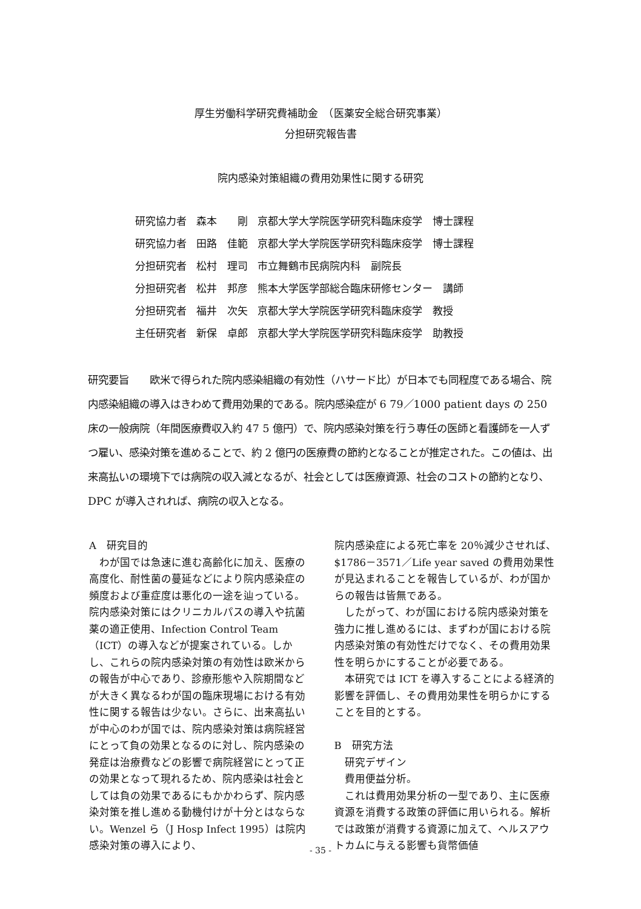厚生労働科学研究費補助金　（医薬安全総合研究事業）
分担研究報告書
院内感染対策組織の費用効果性に関する研究
| 研究協力者 | 森本 剛 | 京都大学大学院医学研究科臨床疫学 博士課程 |
| 研究協力者 | 田路 佳範 | 京都大学大学院医学研究科臨床疫学 博士課程 |
| 分担研究者 | 松村 理司 | 市立舞鶴市民病院内科 副院長 |
| 分担研究者 | 松井 邦彦 | 熊本大学医学部総合臨床研修センター 講師 |
| 分担研究者 | 福井 次矢 | 京都大学大学院医学研究科臨床疫学 教授 |
| 主任研究者 | 新保 卓郎 | 京都大学大学院医学研究科臨床疫学 助教授 |
研究要旨　　欧米で得られた院内感染組織の有効性（ハサード比）が日本でも同程度である場合、院内感染組織の導入はきわめて費用効果的である。院内感染症が 6 79／1000 patient days の 250 床の一般病院（年間医療費収入約 47 5 億円）で、院内感染対策を行う専任の医師と看護師を一人ずつ雇い、感染対策を進めることで、約 2 億円の医療費の節約となることが推定された。この値は、出来高払いの環境下では病院の収入減となるが、社会としては医療資源、社会のコストの節約となり、DPC が導入されれば、病院の収入となる。
A　研究目的
　わが国では急速に進む高齢化に加え、医療の高度化、耐性菌の蔓延などにより院内感染症の頻度および重症度は悪化の一途を辿っている。院内感染対策にはクリニカルパスの導入や抗菌薬の適正使用、Infection Control Team（ICT）の導入などが提案されている。しかし、これらの院内感染対策の有効性は欧米からの報告が中心であり、診療形態や入院期間などが大きく異なるわが国の臨床現場における有効性に関する報告は少ない。さらに、出来高払いが中心のわが国では、院内感染対策は病院経営にとって負の効果となるのに対し、院内感染の発症は治療費などの影響で病院経営にとって正の効果となって現れるため、院内感染は社会としては負の効果であるにもかかわらず、院内感染対策を推し進める動機付けが十分とはならない。Wenzel ら（J Hosp Infect 1995）は院内感染対策の導入により、
院内感染症による死亡率を 20％減少させれば、$1786－3571／Life year saved の費用効果性が見込まれることを報告しているが、わが国からの報告は皆無である。
　したがって、わが国における院内感染対策を強力に推し進めるには、まずわが国における院内感染対策の有効性だけでなく、その費用効果性を明らかにすることが必要である。
　本研究では ICT を導入することによる経済的影響を評価し、その費用効果性を明らかにすることを目的とする。
B　研究方法
　研究デザイン
　費用便益分析。
　これは費用効果分析の一型であり、主に医療資源を消費する政策の評価に用いられる。解析では政策が消費する資源に加えて、ヘルスアウトカムに与える影響も貨幣価値
- 35 -